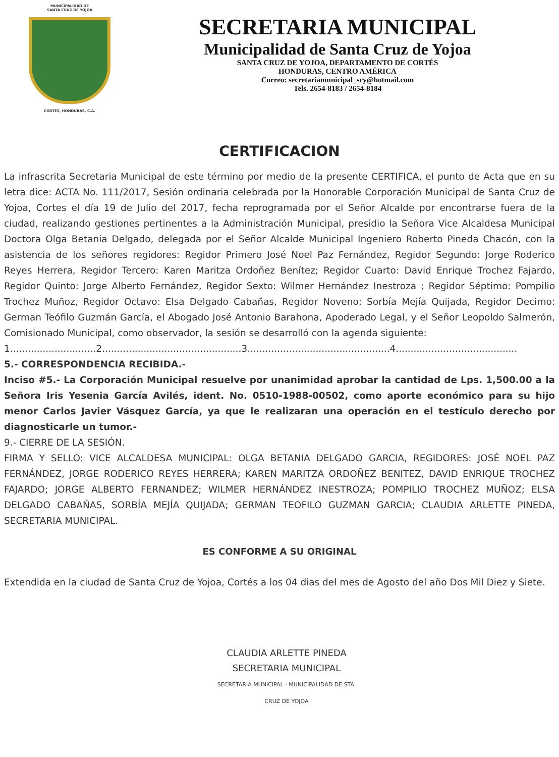MUNICIPALIDAD DE
SANTA CRUZ DE YOJOA
CORTES, HONDURAS, C.A.
SECRETARIA MUNICIPAL
Municipalidad de Santa Cruz de Yojoa
SANTA CRUZ DE YOJOA, DEPARTAMENTO DE CORTÉS
HONDURAS, CENTRO AMÉRICA
Correo: secretariamunicipal_scy@hotmail.com
Tels. 2654-8183 / 2654-8184
CERTIFICACION
La infrascrita Secretaria Municipal de este término por medio de la presente CERTIFICA, el punto de Acta que en su letra dice: ACTA No. 111/2017, Sesión ordinaria celebrada por la Honorable Corporación Municipal de Santa Cruz de Yojoa, Cortes el día 19 de Julio del 2017, fecha reprogramada por el Señor Alcalde por encontrarse fuera de la ciudad, realizando gestiones pertinentes a la Administración Municipal, presidio la Señora Vice Alcaldesa Municipal Doctora Olga Betania Delgado, delegada por el Señor Alcalde Municipal Ingeniero Roberto Pineda Chacón, con la asistencia de los señores regidores: Regidor Primero José Noel Paz Fernández, Regidor Segundo: Jorge Roderico Reyes Herrera, Regidor Tercero: Karen Maritza Ordoñez Benítez; Regidor Cuarto: David Enrique Trochez Fajardo, Regidor Quinto: Jorge Alberto Fernández, Regidor Sexto: Wilmer Hernández Inestroza ; Regidor Séptimo: Pompilio Trochez Muñoz, Regidor Octavo: Elsa Delgado Cabañas, Regidor Noveno: Sorbía Mejía Quijada, Regidor Decimo: German Teófilo Guzmán García, el Abogado José Antonio Barahona, Apoderado Legal, y el Señor Leopoldo Salmerón, Comisionado Municipal, como observador, la sesión se desarrolló con la agenda siguiente:
1.............................2...............................................3................................................4.........................................
5.- CORRESPONDENCIA RECIBIDA.-
Inciso #5.- La Corporación Municipal resuelve por unanimidad aprobar la cantidad de Lps. 1,500.00 a la Señora Iris Yesenia García Avilés, ident. No. 0510-1988-00502, como aporte económico para su hijo menor Carlos Javier Vásquez García, ya que le realizaran una operación en el testículo derecho por diagnosticarle un tumor.-
9.- CIERRE DE LA SESIÓN.
FIRMA Y SELLO: VICE ALCALDESA MUNICIPAL: OLGA BETANIA DELGADO GARCIA, REGIDORES: JOSÉ NOEL PAZ FERNÁNDEZ, JORGE RODERICO REYES HERRERA; KAREN MARITZA ORDOÑEZ BENITEZ, DAVID ENRIQUE TROCHEZ FAJARDO; JORGE ALBERTO FERNANDEZ; WILMER HERNÁNDEZ INESTROZA; POMPILIO TROCHEZ MUÑOZ; ELSA DELGADO CABAÑAS, SORBÍA MEJÍA QUIJADA; GERMAN TEOFILO GUZMAN GARCIA; CLAUDIA ARLETTE PINEDA, SECRETARIA MUNICIPAL.
ES CONFORME A SU ORIGINAL
Extendida en la ciudad de Santa Cruz de Yojoa, Cortés a los 04 dias del mes de Agosto del año Dos Mil Diez y Siete.
CLAUDIA ARLETTE PINEDA
SECRETARIA MUNICIPAL
SECRETARIA MUNICIPAL · MUNICIPALIDAD DE STA. CRUZ DE YOJOA